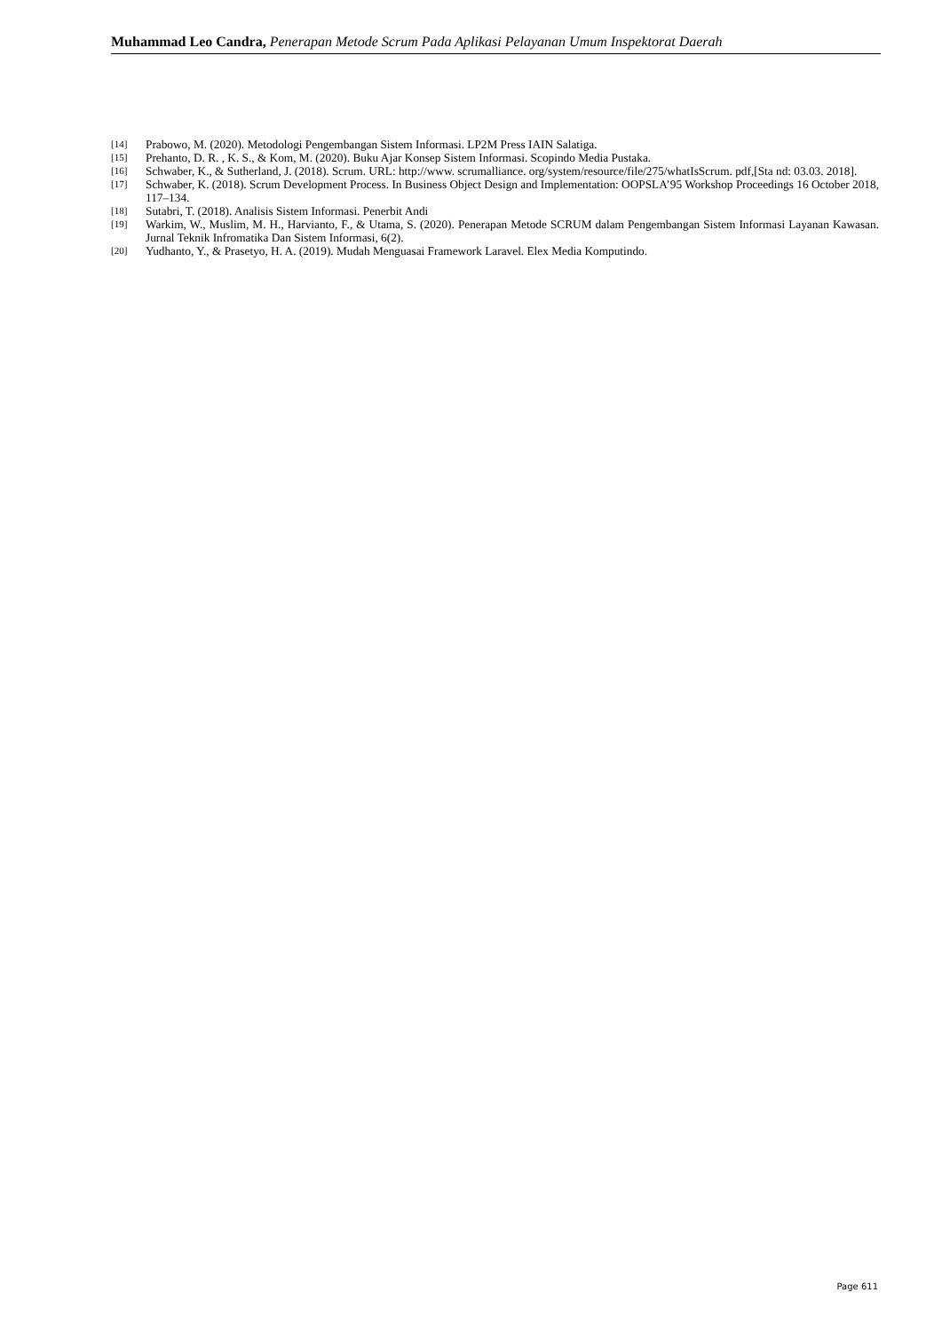Muhammad Leo Candra, Penerapan Metode Scrum Pada Aplikasi Pelayanan Umum Inspektorat Daerah
[14] Prabowo, M. (2020). Metodologi Pengembangan Sistem Informasi. LP2M Press IAIN Salatiga.
[15] Prehanto, D. R. , K. S., & Kom, M. (2020). Buku Ajar Konsep Sistem Informasi. Scopindo Media Pustaka.
[16] Schwaber, K., & Sutherland, J. (2018). Scrum. URL: http://www. scrumalliance. org/system/resource/file/275/whatIsScrum. pdf,[Sta nd: 03.03. 2018].
[17] Schwaber, K. (2018). Scrum Development Process. In Business Object Design and Implementation: OOPSLA’95 Workshop Proceedings 16 October 2018, 117–134.
[18] Sutabri, T. (2018). Analisis Sistem Informasi. Penerbit Andi
[19] Warkim, W., Muslim, M. H., Harvianto, F., & Utama, S. (2020). Penerapan Metode SCRUM dalam Pengembangan Sistem Informasi Layanan Kawasan. Jurnal Teknik Infromatika Dan Sistem Informasi, 6(2).
[20] Yudhanto, Y., & Prasetyo, H. A. (2019). Mudah Menguasai Framework Laravel. Elex Media Komputindo.
Page 611